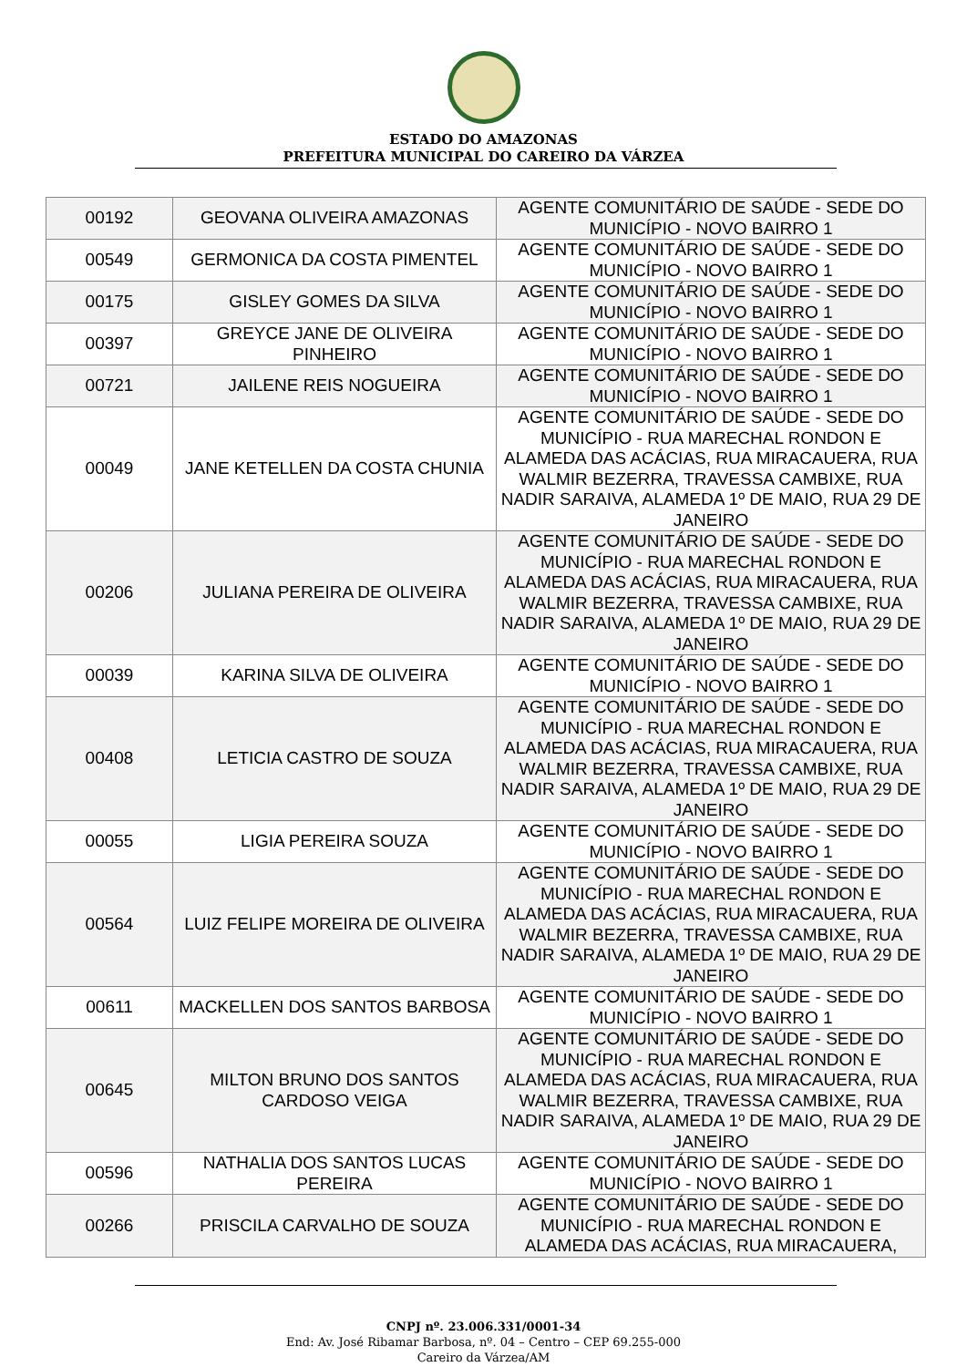ESTADO DO AMAZONAS
PREFEITURA MUNICIPAL DO CAREIRO DA VÁRZEA
| 00192 | GEOVANA OLIVEIRA AMAZONAS | AGENTE COMUNITÁRIO DE SAÚDE - SEDE DO MUNICÍPIO - NOVO BAIRRO 1 |
| 00549 | GERMONICA DA COSTA PIMENTEL | AGENTE COMUNITÁRIO DE SAÚDE - SEDE DO MUNICÍPIO - NOVO BAIRRO 1 |
| 00175 | GISLEY GOMES DA SILVA | AGENTE COMUNITÁRIO DE SAÚDE - SEDE DO MUNICÍPIO - NOVO BAIRRO 1 |
| 00397 | GREYCE JANE DE OLIVEIRA PINHEIRO | AGENTE COMUNITÁRIO DE SAÚDE - SEDE DO MUNICÍPIO - NOVO BAIRRO 1 |
| 00721 | JAILENE REIS NOGUEIRA | AGENTE COMUNITÁRIO DE SAÚDE - SEDE DO MUNICÍPIO - NOVO BAIRRO 1 |
| 00049 | JANE KETELLEN DA COSTA CHUNIA | AGENTE COMUNITÁRIO DE SAÚDE - SEDE DO MUNICÍPIO - RUA MARECHAL RONDON E ALAMEDA DAS ACÁCIAS, RUA MIRACAUERA, RUA WALMIR BEZERRA, TRAVESSA CAMBIXE, RUA NADIR SARAIVA, ALAMEDA 1º DE MAIO, RUA 29 DE JANEIRO |
| 00206 | JULIANA PEREIRA DE OLIVEIRA | AGENTE COMUNITÁRIO DE SAÚDE - SEDE DO MUNICÍPIO - RUA MARECHAL RONDON E ALAMEDA DAS ACÁCIAS, RUA MIRACAUERA, RUA WALMIR BEZERRA, TRAVESSA CAMBIXE, RUA NADIR SARAIVA, ALAMEDA 1º DE MAIO, RUA 29 DE JANEIRO |
| 00039 | KARINA SILVA DE OLIVEIRA | AGENTE COMUNITÁRIO DE SAÚDE - SEDE DO MUNICÍPIO - NOVO BAIRRO 1 |
| 00408 | LETICIA CASTRO DE SOUZA | AGENTE COMUNITÁRIO DE SAÚDE - SEDE DO MUNICÍPIO - RUA MARECHAL RONDON E ALAMEDA DAS ACÁCIAS, RUA MIRACAUERA, RUA WALMIR BEZERRA, TRAVESSA CAMBIXE, RUA NADIR SARAIVA, ALAMEDA 1º DE MAIO, RUA 29 DE JANEIRO |
| 00055 | LIGIA PEREIRA SOUZA | AGENTE COMUNITÁRIO DE SAÚDE - SEDE DO MUNICÍPIO - NOVO BAIRRO 1 |
| 00564 | LUIZ FELIPE MOREIRA DE OLIVEIRA | AGENTE COMUNITÁRIO DE SAÚDE - SEDE DO MUNICÍPIO - RUA MARECHAL RONDON E ALAMEDA DAS ACÁCIAS, RUA MIRACAUERA, RUA WALMIR BEZERRA, TRAVESSA CAMBIXE, RUA NADIR SARAIVA, ALAMEDA 1º DE MAIO, RUA 29 DE JANEIRO |
| 00611 | MACKELLEN DOS SANTOS BARBOSA | AGENTE COMUNITÁRIO DE SAÚDE - SEDE DO MUNICÍPIO - NOVO BAIRRO 1 |
| 00645 | MILTON BRUNO DOS SANTOS CARDOSO VEIGA | AGENTE COMUNITÁRIO DE SAÚDE - SEDE DO MUNICÍPIO - RUA MARECHAL RONDON E ALAMEDA DAS ACÁCIAS, RUA MIRACAUERA, RUA WALMIR BEZERRA, TRAVESSA CAMBIXE, RUA NADIR SARAIVA, ALAMEDA 1º DE MAIO, RUA 29 DE JANEIRO |
| 00596 | NATHALIA DOS SANTOS LUCAS PEREIRA | AGENTE COMUNITÁRIO DE SAÚDE - SEDE DO MUNICÍPIO - NOVO BAIRRO 1 |
| 00266 | PRISCILA CARVALHO DE SOUZA | AGENTE COMUNITÁRIO DE SAÚDE - SEDE DO MUNICÍPIO - RUA MARECHAL RONDON E ALAMEDA DAS ACÁCIAS, RUA MIRACAUERA, |
CNPJ nº. 23.006.331/0001-34
End: Av. José Ribamar Barbosa, nº. 04 – Centro – CEP 69.255-000
Careiro da Várzea/AM